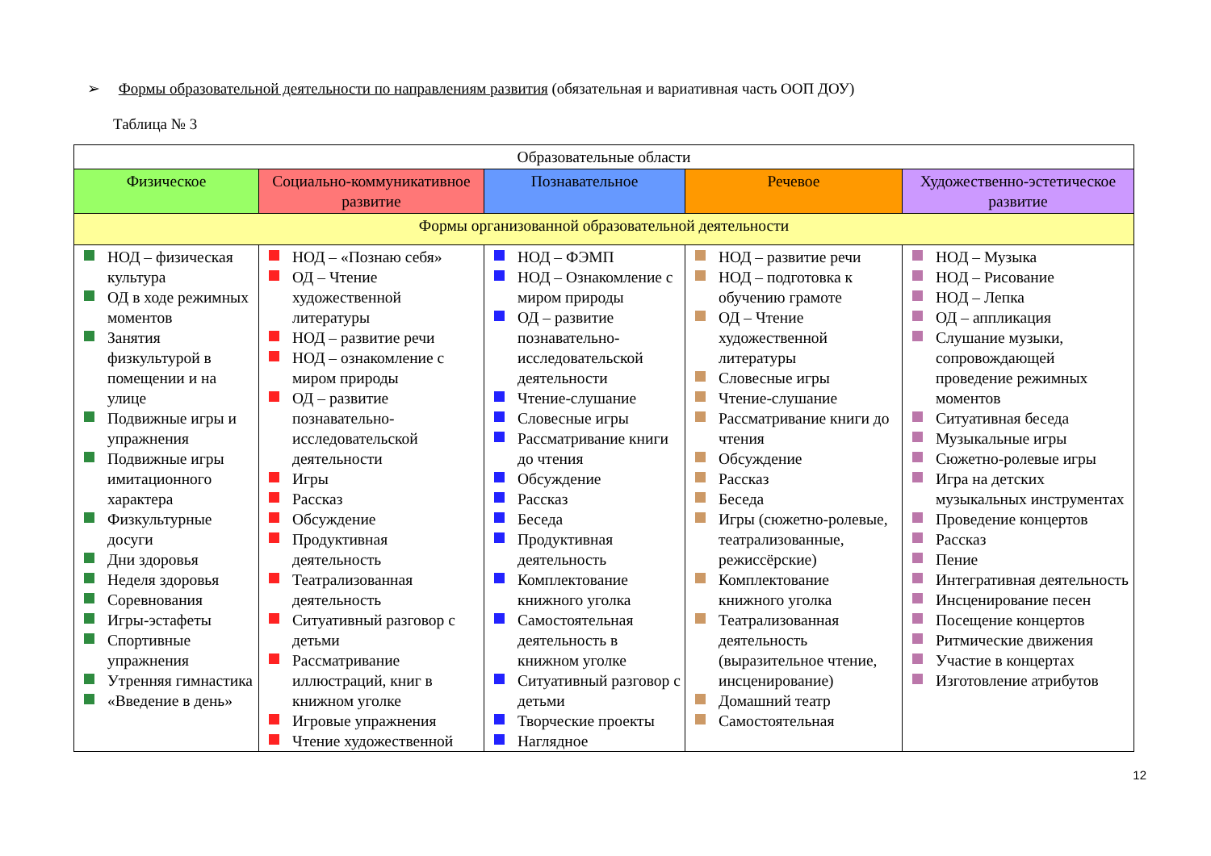➢ Формы образовательной деятельности по направлениям развития (обязательная и вариативная часть ООП ДОУ)
Таблица № 3
| Образовательные области | | | | |
| --- | --- | --- | --- | --- |
| Физическое | Социально-коммуникативное развитие | Познавательное | Речевое | Художественно-эстетическое развитие |
| Формы организованной образовательной деятельности | | | | |
| НОД – физическая культура ОД в ходе режимных моментов Занятия физкультурой в помещении и на улице Подвижные игры и упражнения Подвижные игры имитационного характера Физкультурные досуги Дни здоровья Неделя здоровья Соревнования Игры-эстафеты Спортивные упражнения Утренняя гимнастика «Введение в день» | НОД – «Познаю себя» ОД – Чтение художественной литературы НОД – развитие речи НОД – ознакомление с миром природы ОД – развитие познавательно-исследовательской деятельности Игры Рассказ Обсуждение Продуктивная деятельность Театрализованная деятельность Ситуативный разговор с детьми Рассматривание иллюстраций, книг в книжном уголке Игровые упражнения Чтение художественной | НОД – ФЭМП НОД – Ознакомление с миром природы ОД – развитие познавательно-исследовательской деятельности Чтение-слушание Словесные игры Рассматривание книги до чтения Обсуждение Рассказ Беседа Продуктивная деятельность Комплектование книжного уголка Самостоятельная деятельность в книжном уголке Ситуативный разговор с детьми Творческие проекты Наглядное | НОД – развитие речи НОД – подготовка к обучению грамоте ОД – Чтение художественной литературы Словесные игры Чтение-слушание Рассматривание книги до чтения Обсуждение Рассказ Беседа Игры (сюжетно-ролевые, театрализованные, режиссёрские) Комплектование книжного уголка Театрализованная деятельность (выразительное чтение, инсценирование) Домашний театр Самостоятельная | НОД – Музыка НОД – Рисование НОД – Лепка ОД – аппликация Слушание музыки, сопровождающей проведение режимных моментов Ситуативная беседа Музыкальные игры Сюжетно-ролевые игры Игра на детских музыкальных инструментах Проведение концертов Рассказ Пение Интегративная деятельность Инсценирование песен Посещение концертов Ритмические движения Участие в концертах Изготовление атрибутов |
12